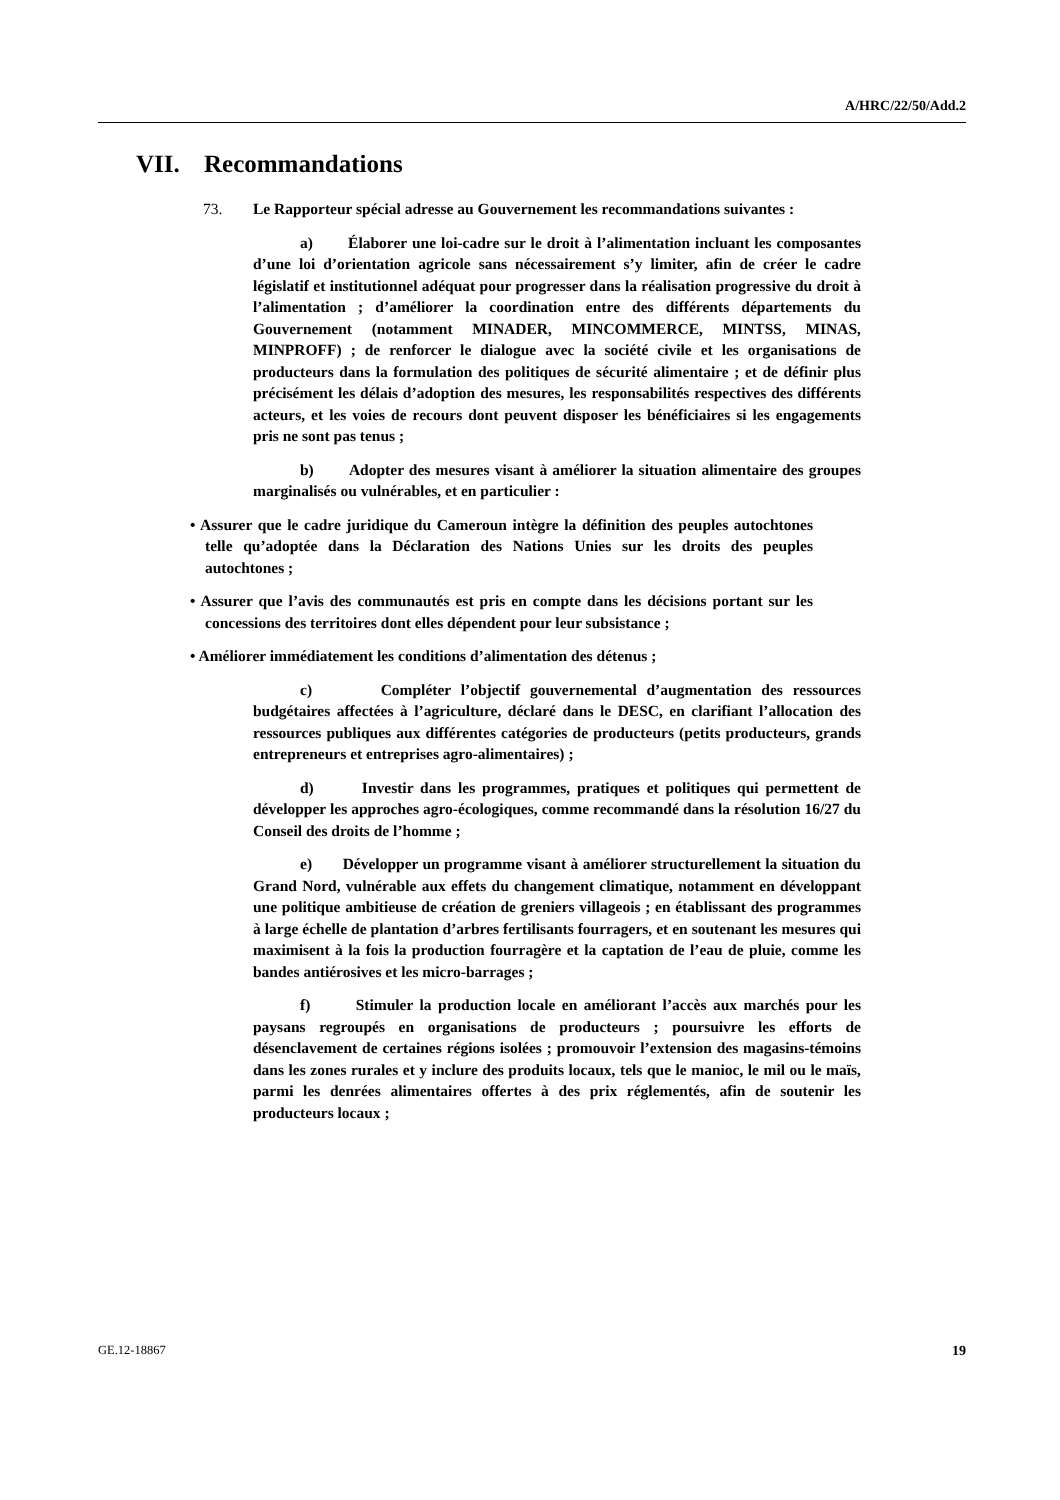A/HRC/22/50/Add.2
VII. Recommandations
73. Le Rapporteur spécial adresse au Gouvernement les recommandations suivantes :
a) Élaborer une loi-cadre sur le droit à l’alimentation incluant les composantes d’une loi d’orientation agricole sans nécessairement s’y limiter, afin de créer le cadre législatif et institutionnel adéquat pour progresser dans la réalisation progressive du droit à l’alimentation ; d’améliorer la coordination entre des différents départements du Gouvernement (notamment MINADER, MINCOMMERCE, MINTSS, MINAS, MINPROFF) ; de renforcer le dialogue avec la société civile et les organisations de producteurs dans la formulation des politiques de sécurité alimentaire ; et de définir plus précisément les délais d’adoption des mesures, les responsabilités respectives des différents acteurs, et les voies de recours dont peuvent disposer les bénéficiaires si les engagements pris ne sont pas tenus ;
b) Adopter des mesures visant à améliorer la situation alimentaire des groupes marginalisés ou vulnérables, et en particulier :
• Assurer que le cadre juridique du Cameroun intègre la définition des peuples autochtones telle qu’adoptée dans la Déclaration des Nations Unies sur les droits des peuples autochtones ;
• Assurer que l’avis des communautés est pris en compte dans les décisions portant sur les concessions des territoires dont elles dépendent pour leur subsistance ;
• Améliorer immédiatement les conditions d’alimentation des détenus ;
c) Compléter l’objectif gouvernemental d’augmentation des ressources budgétaires affectées à l’agriculture, déclaré dans le DESC, en clarifiant l’allocation des ressources publiques aux différentes catégories de producteurs (petits producteurs, grands entrepreneurs et entreprises agro-alimentaires) ;
d) Investir dans les programmes, pratiques et politiques qui permettent de développer les approches agro-écologiques, comme recommandé dans la résolution 16/27 du Conseil des droits de l’homme ;
e) Développer un programme visant à améliorer structurellement la situation du Grand Nord, vulnérable aux effets du changement climatique, notamment en développant une politique ambitieuse de création de greniers villageois ; en établissant des programmes à large échelle de plantation d’arbres fertilisants fourragers, et en soutenant les mesures qui maximisent à la fois la production fourragère et la captation de l’eau de pluie, comme les bandes antiérosives et les micro-barrages ;
f) Stimuler la production locale en améliorant l’accès aux marchés pour les paysans regroupés en organisations de producteurs ; poursuivre les efforts de désenclavement de certaines régions isolées ; promouvoir l’extension des magasins-témoins dans les zones rurales et y inclure des produits locaux, tels que le manioc, le mil ou le maïs, parmi les denrées alimentaires offertes à des prix réglementés, afin de soutenir les producteurs locaux ;
GE.12-18867 19